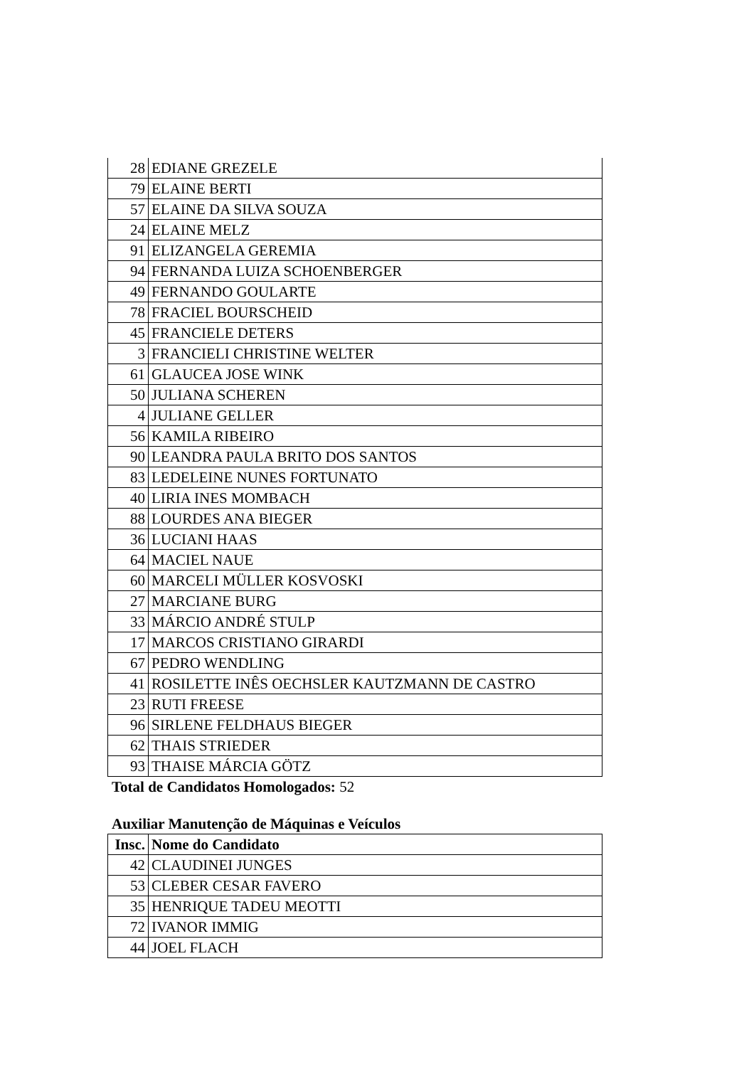| 28 | EDIANE GREZELE |
| 79 | ELAINE BERTI |
| 57 | ELAINE DA SILVA SOUZA |
| 24 | ELAINE MELZ |
| 91 | ELIZANGELA GEREMIA |
| 94 | FERNANDA LUIZA SCHOENBERGER |
| 49 | FERNANDO GOULARTE |
| 78 | FRACIEL BOURSCHEID |
| 45 | FRANCIELE DETERS |
| 3 | FRANCIELI CHRISTINE WELTER |
| 61 | GLAUCEA JOSE WINK |
| 50 | JULIANA SCHEREN |
| 4 | JULIANE GELLER |
| 56 | KAMILA RIBEIRO |
| 90 | LEANDRA PAULA BRITO DOS SANTOS |
| 83 | LEDELEINE NUNES FORTUNATO |
| 40 | LIRIA INES MOMBACH |
| 88 | LOURDES ANA BIEGER |
| 36 | LUCIANI HAAS |
| 64 | MACIEL NAUE |
| 60 | MARCELI MÜLLER KOSVOSKI |
| 27 | MARCIANE BURG |
| 33 | MÁRCIO ANDRÉ STULP |
| 17 | MARCOS CRISTIANO GIRARDI |
| 67 | PEDRO WENDLING |
| 41 | ROSILETTE INÊS OECHSLER KAUTZMANN DE CASTRO |
| 23 | RUTI FREESE |
| 96 | SIRLENE FELDHAUS BIEGER |
| 62 | THAIS STRIEDER |
| 93 | THAISE MÁRCIA GÖTZ |
Total de Candidatos Homologados: 52
Auxiliar Manutenção de Máquinas e Veículos
| Insc. | Nome do Candidato |
| --- | --- |
| 42 | CLAUDINEI JUNGES |
| 53 | CLEBER CESAR FAVERO |
| 35 | HENRIQUE TADEU MEOTTI |
| 72 | IVANOR IMMIG |
| 44 | JOEL FLACH |